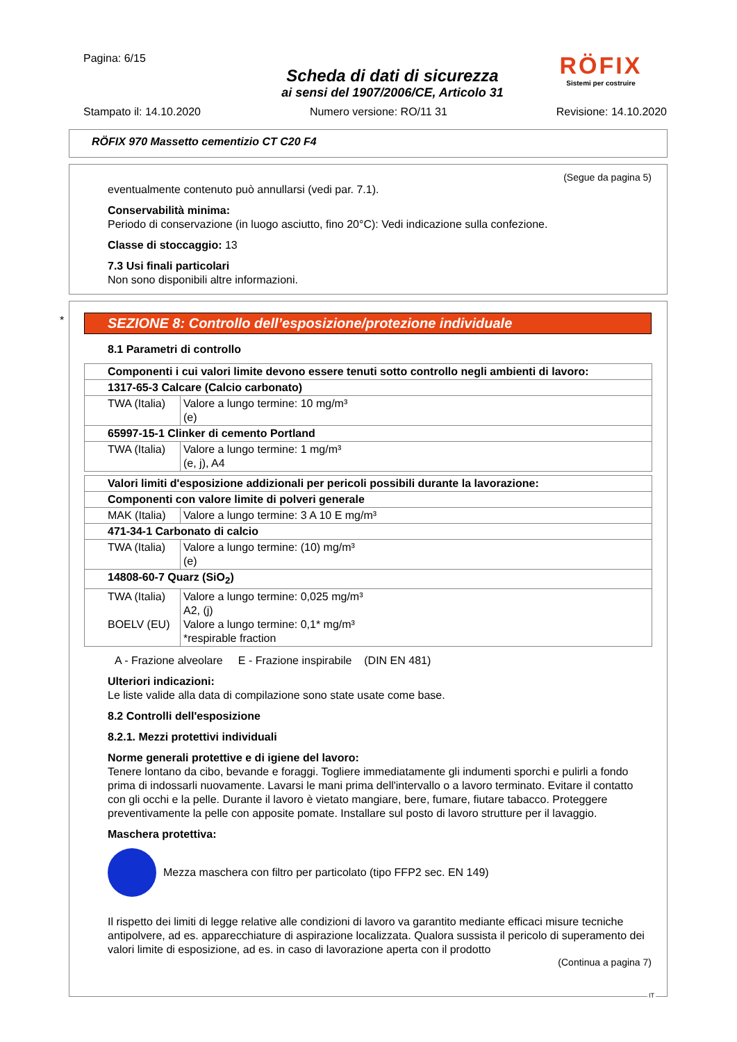Pagina: 6/15
Scheda di dati di sicurezza
ai sensi del 1907/2006/CE, Articolo 31
RÖFIX
Sistemi per costruire
Stampato il: 14.10.2020 Numero versione: RO/11 31 Revisione: 14.10.2020
RÖFIX 970 Massetto cementizio CT C20 F4
(Segue da pagina 5)
eventualmente contenuto può annullarsi (vedi par. 7.1).
Conservabilità minima:
Periodo di conservazione (in luogo asciutto, fino 20°C): Vedi indicazione sulla confezione.
Classe di stoccaggio: 13
7.3 Usi finali particolari
Non sono disponibili altre informazioni.
*
SEZIONE 8: Controllo dell’esposizione/protezione individuale
8.1 Parametri di controllo
| Componenti i cui valori limite devono essere tenuti sotto controllo negli ambienti di lavoro: | |
| 1317-65-3 Calcare (Calcio carbonato) | |
| TWA (Italia) | Valore a lungo termine: 10 mg/m³ (e) |
| 65997-15-1 Clinker di cemento Portland | |
| TWA (Italia) | Valore a lungo termine: 1 mg/m³ (e, j), A4 |
| Valori limiti d'esposizione addizionali per pericoli possibili durante la lavorazione: | |
| Componenti con valore limite di polveri generale | |
| MAK (Italia) | Valore a lungo termine: 3 A 10 E mg/m³ |
| 471-34-1 Carbonato di calcio | |
| TWA (Italia) | Valore a lungo termine: (10) mg/m³ (e) |
| 14808-60-7 Quarz (SiO<sub>2</sub>) | |
| TWA (Italia) BOELV (EU) | Valore a lungo termine: 0,025 mg/m³ A2, (j) Valore a lungo termine: 0,1* mg/m³ *respirable fraction |
A - Frazione alveolare E - Frazione inspirabile (DIN EN 481)
Ulteriori indicazioni:
Le liste valide alla data di compilazione sono state usate come base.
8.2 Controlli dell'esposizione
8.2.1. Mezzi protettivi individuali
Norme generali protettive e di igiene del lavoro:
Tenere lontano da cibo, bevande e foraggi. Togliere immediatamente gli indumenti sporchi e pulirli a fondo prima di indossarli nuovamente. Lavarsi le mani prima dell'intervallo o a lavoro terminato. Evitare il contatto con gli occhi e la pelle. Durante il lavoro è vietato mangiare, bere, fumare, fiutare tabacco. Proteggere preventivamente la pelle con apposite pomate. Installare sul posto di lavoro strutture per il lavaggio.
Maschera protettiva:
Mezza maschera con filtro per particolato (tipo FFP2 sec. EN 149)
Il rispetto dei limiti di legge relative alle condizioni di lavoro va garantito mediante efficaci misure tecniche antipolvere, ad es. apparecchiature di aspirazione localizzata. Qualora sussista il pericolo di superamento dei valori limite di esposizione, ad es. in caso di lavorazione aperta con il prodotto
(Continua a pagina 7)
IT